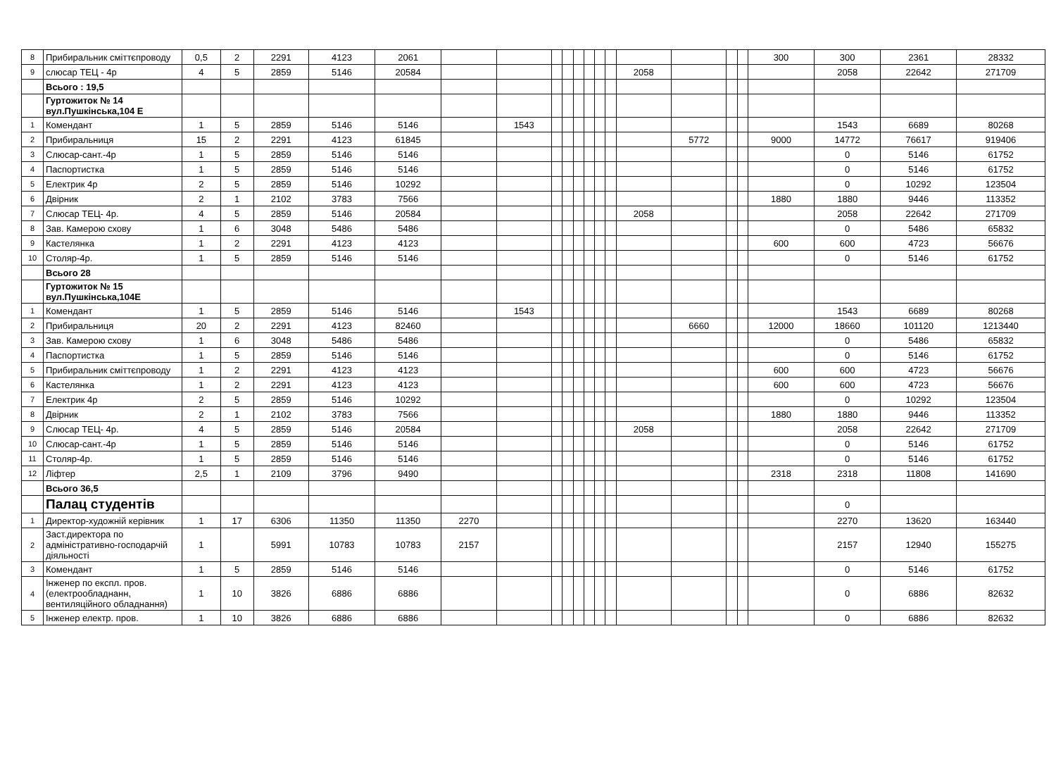| 8 | Прибиральник сміттєпроводу | 0,5 | 2 | 2291 | 4123 | 2061 | | | | | | | | | | | | | 300 | 300 | 2361 | 28332 |
| 9 | слюсар ТЕЦ - 4р | 4 | 5 | 2859 | 5146 | 20584 | | | | | | | | | 2058 | | | | | 2058 | 22642 | 271709 |
| | Всього : 19,5 | | | | | | | | | | | | | | | | | | | | | |
| | Гуртожиток № 14 вул.Пушкінська,104 Е | | | | | | | | | | | | | | | | | | | | | |
| 1 | Комендант | 1 | 5 | 2859 | 5146 | 5146 | | 1543 | | | | | | | | | | | | 1543 | 6689 | 80268 |
| 2 | Прибиральниця | 15 | 2 | 2291 | 4123 | 61845 | | | | | | | | | | 5772 | | | 9000 | 14772 | 76617 | 919406 |
| 3 | Слюсар-сант.-4р | 1 | 5 | 2859 | 5146 | 5146 | | | | | | | | | | | | | | 0 | 5146 | 61752 |
| 4 | Паспортистка | 1 | 5 | 2859 | 5146 | 5146 | | | | | | | | | | | | | | 0 | 5146 | 61752 |
| 5 | Електрик 4р | 2 | 5 | 2859 | 5146 | 10292 | | | | | | | | | | | | | | 0 | 10292 | 123504 |
| 6 | Двірник | 2 | 1 | 2102 | 3783 | 7566 | | | | | | | | | | | | | 1880 | 1880 | 9446 | 113352 |
| 7 | Слюсар ТЕЦ- 4р. | 4 | 5 | 2859 | 5146 | 20584 | | | | | | | | | 2058 | | | | | 2058 | 22642 | 271709 |
| 8 | Зав. Камерою схову | 1 | 6 | 3048 | 5486 | 5486 | | | | | | | | | | | | | | 0 | 5486 | 65832 |
| 9 | Кастелянка | 1 | 2 | 2291 | 4123 | 4123 | | | | | | | | | | | | | 600 | 600 | 4723 | 56676 |
| 10 | Столяр-4р. | 1 | 5 | 2859 | 5146 | 5146 | | | | | | | | | | | | | | 0 | 5146 | 61752 |
| | Всього 28 | | | | | | | | | | | | | | | | | | | | | |
| | Гуртожиток № 15 вул.Пушкінська,104Е | | | | | | | | | | | | | | | | | | | | | |
| 1 | Комендант | 1 | 5 | 2859 | 5146 | 5146 | | 1543 | | | | | | | | | | | | 1543 | 6689 | 80268 |
| 2 | Прибиральниця | 20 | 2 | 2291 | 4123 | 82460 | | | | | | | | | | 6660 | | | 12000 | 18660 | 101120 | 1213440 |
| 3 | Зав. Камерою схову | 1 | 6 | 3048 | 5486 | 5486 | | | | | | | | | | | | | | 0 | 5486 | 65832 |
| 4 | Паспортистка | 1 | 5 | 2859 | 5146 | 5146 | | | | | | | | | | | | | | 0 | 5146 | 61752 |
| 5 | Прибиральник сміттєпроводу | 1 | 2 | 2291 | 4123 | 4123 | | | | | | | | | | | | | 600 | 600 | 4723 | 56676 |
| 6 | Кастелянка | 1 | 2 | 2291 | 4123 | 4123 | | | | | | | | | | | | | 600 | 600 | 4723 | 56676 |
| 7 | Електрик 4р | 2 | 5 | 2859 | 5146 | 10292 | | | | | | | | | | | | | | 0 | 10292 | 123504 |
| 8 | Двірник | 2 | 1 | 2102 | 3783 | 7566 | | | | | | | | | | | | | 1880 | 1880 | 9446 | 113352 |
| 9 | Слюсар ТЕЦ- 4р. | 4 | 5 | 2859 | 5146 | 20584 | | | | | | | | | 2058 | | | | | 2058 | 22642 | 271709 |
| 10 | Слюсар-сант.-4р | 1 | 5 | 2859 | 5146 | 5146 | | | | | | | | | | | | | | 0 | 5146 | 61752 |
| 11 | Столяр-4р. | 1 | 5 | 2859 | 5146 | 5146 | | | | | | | | | | | | | | 0 | 5146 | 61752 |
| 12 | Ліфтер | 2,5 | 1 | 2109 | 3796 | 9490 | | | | | | | | | | | | | 2318 | 2318 | 11808 | 141690 |
| | Всього 36,5 | | | | | | | | | | | | | | | | | | | | | |
| | Палац студентів | | | | | | | | | | | | | | | | | | | 0 | | |
| 1 | Директор-художній керівник | 1 | 17 | 6306 | 11350 | 11350 | 2270 | | | | | | | | | | | | | 2270 | 13620 | 163440 |
| 2 | Заст.директора по адміністративно-господарчій діяльності | 1 | | 5991 | 10783 | 10783 | 2157 | | | | | | | | | | | | | 2157 | 12940 | 155275 |
| 3 | Комендант | 1 | 5 | 2859 | 5146 | 5146 | | | | | | | | | | | | | | 0 | 5146 | 61752 |
| 4 | Інженер по експл. пров. (електрообладнанн, вентиляційного обладнання) | 1 | 10 | 3826 | 6886 | 6886 | | | | | | | | | | | | | | 0 | 6886 | 82632 |
| 5 | Інженер електр. пров. | 1 | 10 | 3826 | 6886 | 6886 | | | | | | | | | | | | | | 0 | 6886 | 82632 |